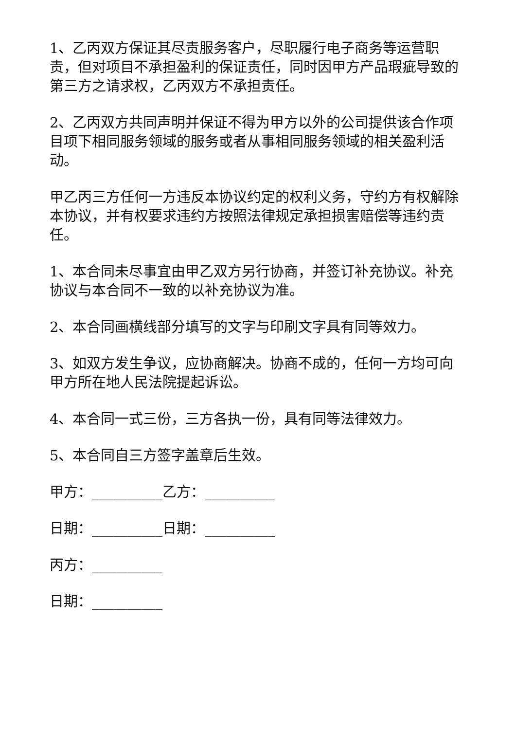1、乙丙双方保证其尽责服务客户，尽职履行电子商务等运营职责，但对项目不承担盈利的保证责任，同时因甲方产品瑕疵导致的第三方之请求权，乙丙双方不承担责任。
2、乙丙双方共同声明并保证不得为甲方以外的公司提供该合作项目项下相同服务领域的服务或者从事相同服务领域的相关盈利活动。
甲乙丙三方任何一方违反本协议约定的权利义务，守约方有权解除本协议，并有权要求违约方按照法律规定承担损害赔偿等违约责任。
1、本合同未尽事宜由甲乙双方另行协商，并签订补充协议。补充协议与本合同不一致的以补充协议为准。
2、本合同画横线部分填写的文字与印刷文字具有同等效力。
3、如双方发生争议，应协商解决。协商不成的，任何一方均可向甲方所在地人民法院提起诉讼。
4、本合同一式三份，三方各执一份，具有同等法律效力。
5、本合同自三方签字盖章后生效。
甲方：__________乙方：__________
日期：__________日期：__________
丙方：__________
日期：__________